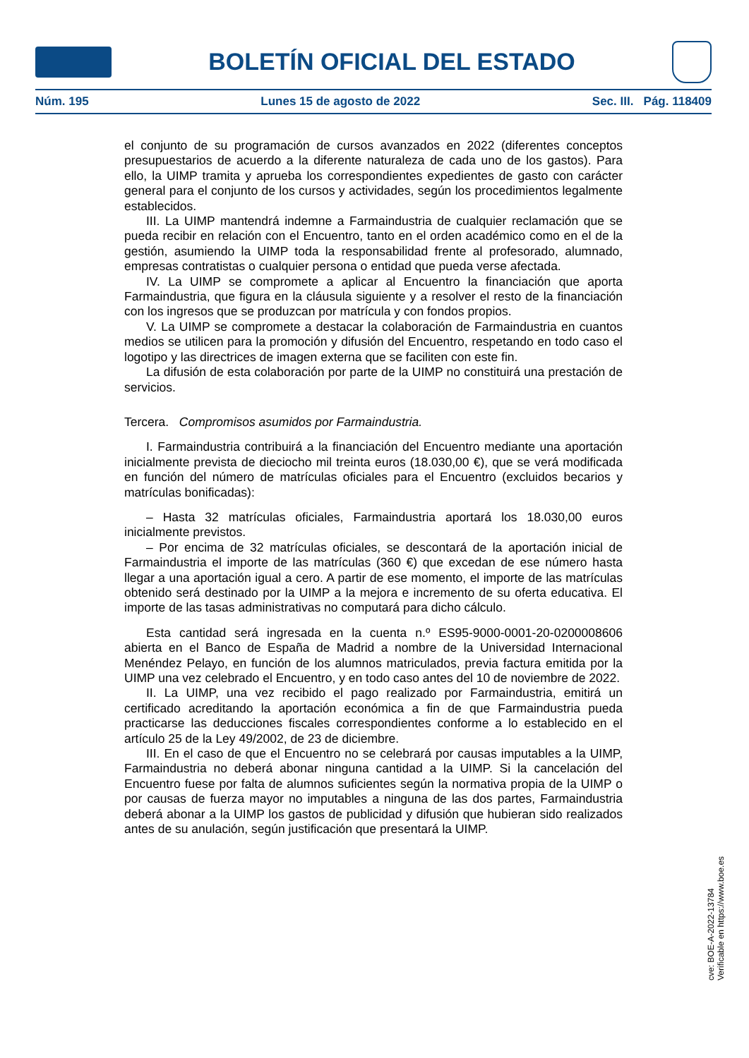BOLETÍN OFICIAL DEL ESTADO
Núm. 195 Lunes 15 de agosto de 2022 Sec. III. Pág. 118409
el conjunto de su programación de cursos avanzados en 2022 (diferentes conceptos presupuestarios de acuerdo a la diferente naturaleza de cada uno de los gastos). Para ello, la UIMP tramita y aprueba los correspondientes expedientes de gasto con carácter general para el conjunto de los cursos y actividades, según los procedimientos legalmente establecidos.
III. La UIMP mantendrá indemne a Farmaindustria de cualquier reclamación que se pueda recibir en relación con el Encuentro, tanto en el orden académico como en el de la gestión, asumiendo la UIMP toda la responsabilidad frente al profesorado, alumnado, empresas contratistas o cualquier persona o entidad que pueda verse afectada.
IV. La UIMP se compromete a aplicar al Encuentro la financiación que aporta Farmaindustria, que figura en la cláusula siguiente y a resolver el resto de la financiación con los ingresos que se produzcan por matrícula y con fondos propios.
V. La UIMP se compromete a destacar la colaboración de Farmaindustria en cuantos medios se utilicen para la promoción y difusión del Encuentro, respetando en todo caso el logotipo y las directrices de imagen externa que se faciliten con este fin.
La difusión de esta colaboración por parte de la UIMP no constituirá una prestación de servicios.
Tercera. Compromisos asumidos por Farmaindustria.
I. Farmaindustria contribuirá a la financiación del Encuentro mediante una aportación inicialmente prevista de dieciocho mil treinta euros (18.030,00 €), que se verá modificada en función del número de matrículas oficiales para el Encuentro (excluidos becarios y matrículas bonificadas):
– Hasta 32 matrículas oficiales, Farmaindustria aportará los 18.030,00 euros inicialmente previstos.
– Por encima de 32 matrículas oficiales, se descontará de la aportación inicial de Farmaindustria el importe de las matrículas (360 €) que excedan de ese número hasta llegar a una aportación igual a cero. A partir de ese momento, el importe de las matrículas obtenido será destinado por la UIMP a la mejora e incremento de su oferta educativa. El importe de las tasas administrativas no computará para dicho cálculo.
Esta cantidad será ingresada en la cuenta n.º ES95-9000-0001-20-0200008606 abierta en el Banco de España de Madrid a nombre de la Universidad Internacional Menéndez Pelayo, en función de los alumnos matriculados, previa factura emitida por la UIMP una vez celebrado el Encuentro, y en todo caso antes del 10 de noviembre de 2022.
II. La UIMP, una vez recibido el pago realizado por Farmaindustria, emitirá un certificado acreditando la aportación económica a fin de que Farmaindustria pueda practicarse las deducciones fiscales correspondientes conforme a lo establecido en el artículo 25 de la Ley 49/2002, de 23 de diciembre.
III. En el caso de que el Encuentro no se celebrará por causas imputables a la UIMP, Farmaindustria no deberá abonar ninguna cantidad a la UIMP. Si la cancelación del Encuentro fuese por falta de alumnos suficientes según la normativa propia de la UIMP o por causas de fuerza mayor no imputables a ninguna de las dos partes, Farmaindustria deberá abonar a la UIMP los gastos de publicidad y difusión que hubieran sido realizados antes de su anulación, según justificación que presentará la UIMP.
cve: BOE-A-2022-13784
Verificable en https://www.boe.es